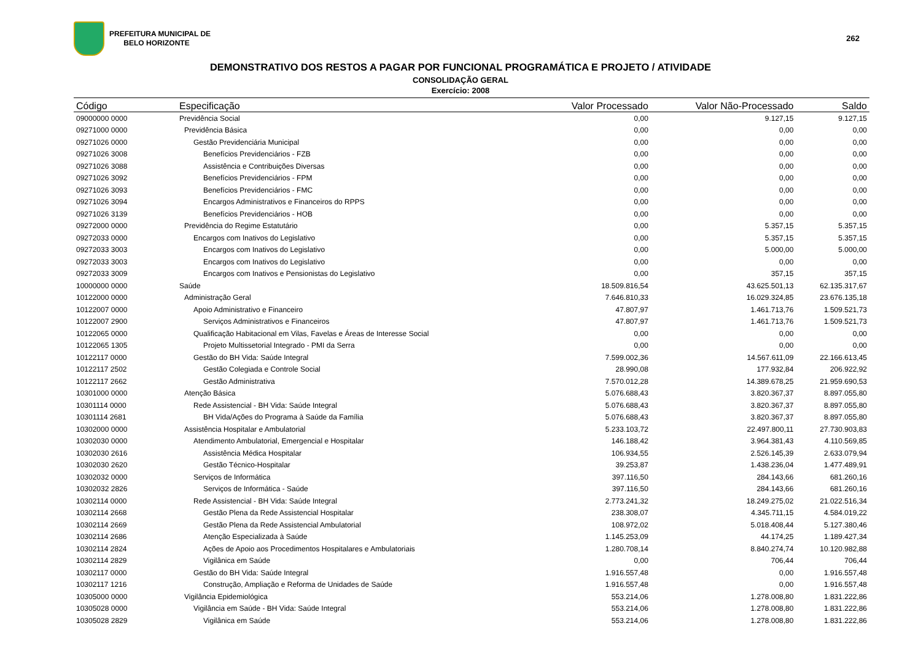PREFEITURA MUNICIPAL DE
BELO HORIZONTE
262
DEMONSTRATIVO DOS RESTOS A PAGAR POR FUNCIONAL PROGRAMÁTICA E PROJETO / ATIVIDADE
CONSOLIDAÇÃO GERAL
Exercício: 2008
| Código | Especificação | Valor Processado | Valor Não-Processado | Saldo |
| --- | --- | --- | --- | --- |
| 09000000 0000 | Previdência Social | 0,00 | 9.127,15 | 9.127,15 |
| 09271000 0000 | Previdência Básica | 0,00 | 0,00 | 0,00 |
| 09271026 0000 | Gestão Previdenciária Municipal | 0,00 | 0,00 | 0,00 |
| 09271026 3008 | Benefícios Previdenciários - FZB | 0,00 | 0,00 | 0,00 |
| 09271026 3088 | Assistência e Contribuições Diversas | 0,00 | 0,00 | 0,00 |
| 09271026 3092 | Benefícios Previdenciários - FPM | 0,00 | 0,00 | 0,00 |
| 09271026 3093 | Benefícios Previdenciários - FMC | 0,00 | 0,00 | 0,00 |
| 09271026 3094 | Encargos Administrativos e Financeiros do RPPS | 0,00 | 0,00 | 0,00 |
| 09271026 3139 | Benefícios Previdenciários - HOB | 0,00 | 0,00 | 0,00 |
| 09272000 0000 | Previdência do Regime Estatutário | 0,00 | 5.357,15 | 5.357,15 |
| 09272033 0000 | Encargos com Inativos do Legislativo | 0,00 | 5.357,15 | 5.357,15 |
| 09272033 3003 | Encargos com Inativos do Legislativo | 0,00 | 5.000,00 | 5.000,00 |
| 09272033 3003 | Encargos com Inativos do Legislativo | 0,00 | 0,00 | 0,00 |
| 09272033 3009 | Encargos com Inativos e Pensionistas do Legislativo | 0,00 | 357,15 | 357,15 |
| 10000000 0000 | Saúde | 18.509.816,54 | 43.625.501,13 | 62.135.317,67 |
| 10122000 0000 | Administração Geral | 7.646.810,33 | 16.029.324,85 | 23.676.135,18 |
| 10122007 0000 | Apoio Administrativo e Financeiro | 47.807,97 | 1.461.713,76 | 1.509.521,73 |
| 10122007 2900 | Serviços Administrativos e Financeiros | 47.807,97 | 1.461.713,76 | 1.509.521,73 |
| 10122065 0000 | Qualificação Habitacional em Vilas, Favelas e Áreas de Interesse Social | 0,00 | 0,00 | 0,00 |
| 10122065 1305 | Projeto Multissetorial Integrado - PMI da Serra | 0,00 | 0,00 | 0,00 |
| 10122117 0000 | Gestão do BH Vida: Saúde Integral | 7.599.002,36 | 14.567.611,09 | 22.166.613,45 |
| 10122117 2502 | Gestão Colegiada e Controle Social | 28.990,08 | 177.932,84 | 206.922,92 |
| 10122117 2662 | Gestão Administrativa | 7.570.012,28 | 14.389.678,25 | 21.959.690,53 |
| 10301000 0000 | Atenção Básica | 5.076.688,43 | 3.820.367,37 | 8.897.055,80 |
| 10301114 0000 | Rede Assistencial - BH Vida: Saúde Integral | 5.076.688,43 | 3.820.367,37 | 8.897.055,80 |
| 10301114 2681 | BH Vida/Ações do Programa à Saúde da Família | 5.076.688,43 | 3.820.367,37 | 8.897.055,80 |
| 10302000 0000 | Assistência Hospitalar e Ambulatorial | 5.233.103,72 | 22.497.800,11 | 27.730.903,83 |
| 10302030 0000 | Atendimento Ambulatorial, Emergencial e Hospitalar | 146.188,42 | 3.964.381,43 | 4.110.569,85 |
| 10302030 2616 | Assistência Médica Hospitalar | 106.934,55 | 2.526.145,39 | 2.633.079,94 |
| 10302030 2620 | Gestão Técnico-Hospitalar | 39.253,87 | 1.438.236,04 | 1.477.489,91 |
| 10302032 0000 | Serviços de Informática | 397.116,50 | 284.143,66 | 681.260,16 |
| 10302032 2826 | Serviços de Informática - Saúde | 397.116,50 | 284.143,66 | 681.260,16 |
| 10302114 0000 | Rede Assistencial - BH Vida: Saúde Integral | 2.773.241,32 | 18.249.275,02 | 21.022.516,34 |
| 10302114 2668 | Gestão Plena da Rede Assistencial Hospitalar | 238.308,07 | 4.345.711,15 | 4.584.019,22 |
| 10302114 2669 | Gestão Plena da Rede Assistencial Ambulatorial | 108.972,02 | 5.018.408,44 | 5.127.380,46 |
| 10302114 2686 | Atenção Especializada à Saúde | 1.145.253,09 | 44.174,25 | 1.189.427,34 |
| 10302114 2824 | Ações de Apoio aos Procedimentos Hospitalares e Ambulatoriais | 1.280.708,14 | 8.840.274,74 | 10.120.982,88 |
| 10302114 2829 | Vigilânica em Saúde | 0,00 | 706,44 | 706,44 |
| 10302117 0000 | Gestão do BH Vida: Saúde Integral | 1.916.557,48 | 0,00 | 1.916.557,48 |
| 10302117 1216 | Construção, Ampliação e Reforma de Unidades de Saúde | 1.916.557,48 | 0,00 | 1.916.557,48 |
| 10305000 0000 | Vigilância Epidemiológica | 553.214,06 | 1.278.008,80 | 1.831.222,86 |
| 10305028 0000 | Vigilância em Saúde - BH Vida: Saúde Integral | 553.214,06 | 1.278.008,80 | 1.831.222,86 |
| 10305028 2829 | Vigilânica em Saúde | 553.214,06 | 1.278.008,80 | 1.831.222,86 |